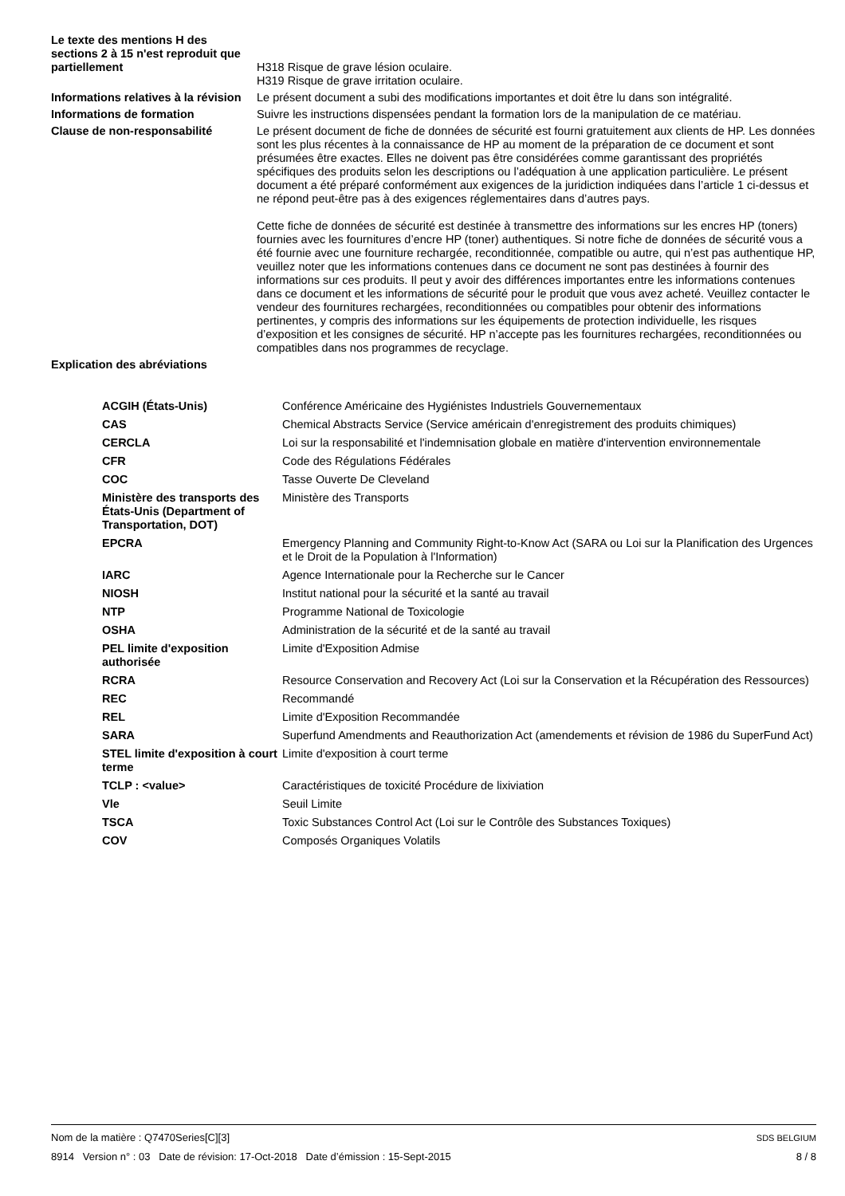| Le texte des mentions H des sections 2 à 15 n'est reproduit que partiellement | H318 Risque de grave lésion oculaire. H319 Risque de grave irritation oculaire. |
| Informations relatives à la révision | Le présent document a subi des modifications importantes et doit être lu dans son intégralité. |
| Informations de formation | Suivre les instructions dispensées pendant la formation lors de la manipulation de ce matériau. |
| Clause de non-responsabilité | Le présent document de fiche de données de sécurité est fourni gratuitement aux clients de HP. Les données sont les plus récentes à la connaissance de HP au moment de la préparation de ce document et sont présumées être exactes. Elles ne doivent pas être considérées comme garantissant des propriétés spécifiques des produits selon les descriptions ou l’adéquation à une application particulière. Le présent document a été préparé conformément aux exigences de la juridiction indiquées dans l’article 1 ci-dessus et ne répond peut-être pas à des exigences réglementaires dans d’autres pays. Cette fiche de données de sécurité est destinée à transmettre des informations sur les encres HP (toners) fournies avec les fournitures d’encre HP (toner) authentiques. Si notre fiche de données de sécurité vous a été fournie avec une fourniture rechargée, reconditionnée, compatible ou autre, qui n’est pas authentique HP, veuillez noter que les informations contenues dans ce document ne sont pas destinées à fournir des informations sur ces produits. Il peut y avoir des différences importantes entre les informations contenues dans ce document et les informations de sécurité pour le produit que vous avez acheté. Veuillez contacter le vendeur des fournitures rechargées, reconditionnées ou compatibles pour obtenir des informations pertinentes, y compris des informations sur les équipements de protection individuelle, les risques d’exposition et les consignes de sécurité. HP n’accepte pas les fournitures rechargées, reconditionnées ou compatibles dans nos programmes de recyclage. |
| Explication des abréviations | |
| ACGIH (États-Unis) | Conférence Américaine des Hygiénistes Industriels Gouvernementaux |
| CAS | Chemical Abstracts Service (Service américain d'enregistrement des produits chimiques) |
| CERCLA | Loi sur la responsabilité et l'indemnisation globale en matière d'intervention environnementale |
| CFR | Code des Régulations Fédérales |
| COC | Tasse Ouverte De Cleveland |
| Ministère des transports des États-Unis (Department of Transportation, DOT) | Ministère des Transports |
| EPCRA | Emergency Planning and Community Right-to-Know Act (SARA ou Loi sur la Planification des Urgences et le Droit de la Population à l'Information) |
| IARC | Agence Internationale pour la Recherche sur le Cancer |
| NIOSH | Institut national pour la sécurité et la santé au travail |
| NTP | Programme National de Toxicologie |
| OSHA | Administration de la sécurité et de la santé au travail |
| PEL limite d'exposition authorisée | Limite d'Exposition Admise |
| RCRA | Resource Conservation and Recovery Act (Loi sur la Conservation et la Récupération des Ressources) |
| REC | Recommandé |
| REL | Limite d'Exposition Recommandée |
| SARA | Superfund Amendments and Reauthorization Act (amendements et révision de 1986 du SuperFund Act) |
| STEL limite d'exposition à court terme | Limite d'exposition à court terme |
| TCLP : <value> | Caractéristiques de toxicité Procédure de lixiviation |
| Vle | Seuil Limite |
| TSCA | Toxic Substances Control Act (Loi sur le Contrôle des Substances Toxiques) |
| COV | Composés Organiques Volatils |
Nom de la matière : Q7470Series[C][3] SDS BELGIUM
8914 Version n° : 03 Date de révision: 17-Oct-2018 Date d’émission : 15-Sept-2015 8 / 8